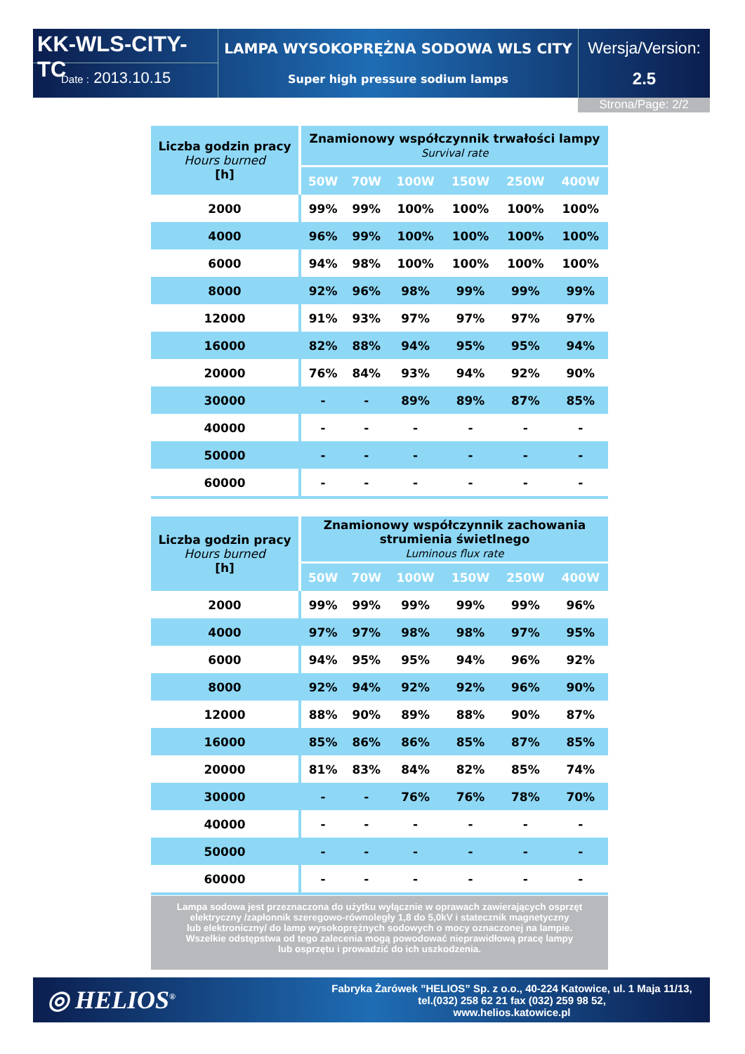KK-WLS-CITY-TC
Date : 2013.10.15
LAMPA WYSOKOPRĘŻNA SODOWA WLS CITY
Super high pressure sodium lamps
Wersja/Version:
2.5
Strona/Page: 2/2
| Liczba godzin pracy Hours burned [h] | Znamionowy współczynnik trwałości lampy Survival rate | | | | | |
| --- | --- | --- | --- | --- | --- | --- |
| | 50W | 70W | 100W | 150W | 250W | 400W |
| 2000 | 99% | 99% | 100% | 100% | 100% | 100% |
| 4000 | 96% | 99% | 100% | 100% | 100% | 100% |
| 6000 | 94% | 98% | 100% | 100% | 100% | 100% |
| 8000 | 92% | 96% | 98% | 99% | 99% | 99% |
| 12000 | 91% | 93% | 97% | 97% | 97% | 97% |
| 16000 | 82% | 88% | 94% | 95% | 95% | 94% |
| 20000 | 76% | 84% | 93% | 94% | 92% | 90% |
| 30000 | - | - | 89% | 89% | 87% | 85% |
| 40000 | - | - | - | - | - | - |
| 50000 | - | - | - | - | - | - |
| 60000 | - | - | - | - | - | - |
| Liczba godzin pracy Hours burned [h] | Znamionowy współczynnik zachowania strumienia świetlnego Luminous flux rate | | | | | |
| --- | --- | --- | --- | --- | --- | --- |
| | 50W | 70W | 100W | 150W | 250W | 400W |
| 2000 | 99% | 99% | 99% | 99% | 99% | 96% |
| 4000 | 97% | 97% | 98% | 98% | 97% | 95% |
| 6000 | 94% | 95% | 95% | 94% | 96% | 92% |
| 8000 | 92% | 94% | 92% | 92% | 96% | 90% |
| 12000 | 88% | 90% | 89% | 88% | 90% | 87% |
| 16000 | 85% | 86% | 86% | 85% | 87% | 85% |
| 20000 | 81% | 83% | 84% | 82% | 85% | 74% |
| 30000 | - | - | 76% | 76% | 78% | 70% |
| 40000 | - | - | - | - | - | - |
| 50000 | - | - | - | - | - | - |
| 60000 | - | - | - | - | - | - |
Lampa sodowa jest przeznaczona do użytku wyłącznie w oprawach zawierających osprzęt
elektryczny /zapłonnik szeregowo-równoległy 1,8 do 5,0kV i statecznik magnetyczny
lub elektroniczny/ do lamp wysokoprężnych sodowych o mocy oznaczonej na lampie.
Wszelkie odstępstwa od tego zalecenia mogą powodować nieprawidłową pracę lampy
lub osprzętu i prowadzić do ich uszkodzenia.
◎ HELIOS<sup>®</sup>
Fabryka Żarówek ”HELIOS” Sp. z o.o., 40-224 Katowice, ul. 1 Maja 11/13,
tel.(032) 258 62 21 fax (032) 259 98 52,
www.helios.katowice.pl